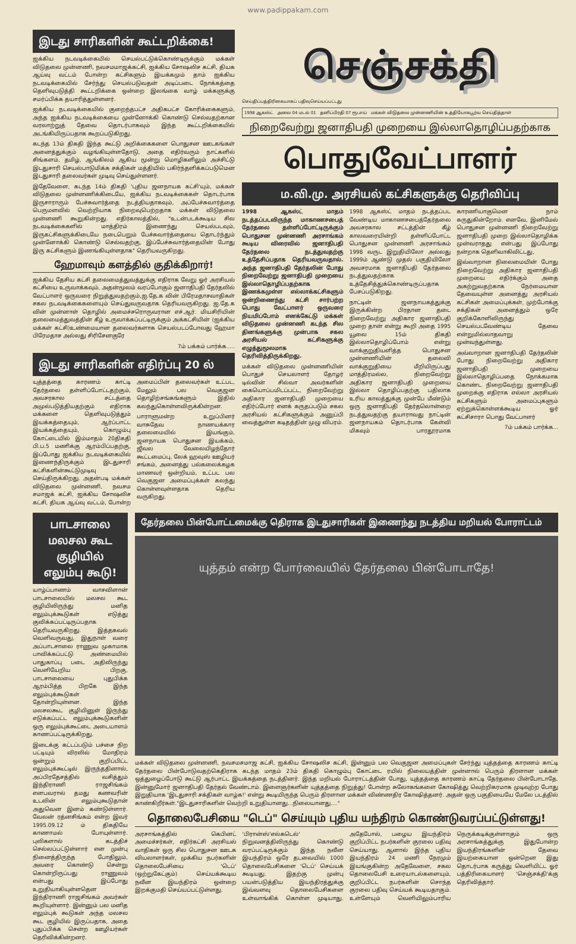www.padippakam.com
இடது சாரிகளின் கூட்டறிக்கை!
ஐக்கிய நடவடிக்கையில் செயல்பட்டுக்கொண்டிருக்கும் மக்கள் விடுதலை முன்னணி, நவசமமாஜக்கட்சி, ஐக்கிய சோஷலிச கட்சி, தியக ஆய்வு வட்டம் போன்ற கட்சிகளும் இயக்கமும் தாம் ஐக்கிய நடவடிக்கையில் சேர்ந்து செயல்படுவதன் அடிப்படை நோக்கத்தை தெளிவுபடுத்தி கூட்டறிக்கை ஒன்றை இலங்கை வாழ் மக்களுக்கு சமர்ப்பிக்க தயாரித்துள்ளனர்.
ஐக்கிய நடவடிக்கையில் குறைந்தபட்ச அதிகபட்ச கோரிக்கைகளும், அந்த ஐக்கிய நடவடிக்கையை முன்னோக்கி கொண்டு செல்வதற்கான வரலாற்றுத் தேவை தொடர்பாகவும் இந்த கூட்டறிக்கையில் அடங்கியிருப்பதாக கூறப்படுகிறது.
கடந்த 13ம் திகதி இந்த கூட்டு அறிக்கைகளை பொதுசன ஊடகங்கள் அனைத்துக்கும் வழங்கியுள்ளதோடு, அதை எதிர்வரும் நாட்களில் சிங்களம், தமிழ், ஆங்கிலம் ஆகிய மூன்று மொழிகளிலும் அச்சிட்டு இடதுசாரி செயல்பாடுமிக்க சக்திகள் மத்தியில் பகிர்ந்தளிக்கப்படுமென இடதுசாரி தலைவர்கள் முடிவு செய்துள்ளனர்.
இதேவேளை, கடந்த 14ம் திகதி 'புதிய ஜனநாயக கட்சி'யும், மக்கள் விடுதலை முன்னணிக்கிடையே, ஐக்கிய நடவடிக்கைகள் தொடர்பாக இருசாராரும் பேச்சுவார்த்தை நடத்தியதாகவும், அப்பேச்சுவார்த்தை பெருமளவில் வெற்றியாக நிறைவுபெற்றதாக மக்கள் விடுதலை முன்னணி கூறுகின்றது. எதிர்காலத்தில், "உடன்படக்கூடிய சில நடவடிக்கைகளில் மாத்திரம் இணைந்து செயல்படவும், இருகட்சிகளுக்கிடையே நடைபெறும் பேச்சுவார்த்தையை தொடர்ந்தும் முன்னோக்கி கொண்டு செல்வதற்கு, இப்பேச்சுவார்த்தையின் போது இரு கட்சிகளும் இணங்கியுள்ளதாக" தெரியவருகிறது.
ஹேமாவும் களத்தில் குதிக்கிறார்!
ஐக்கிய தேசிய கட்சி தலைமைத்துவத்துக்கு எதிராக வேறு ஓர் அரசியல் கட்சியை உருவாக்கவும், அதன்மூலம் வரப்போகும் ஜனாதிபதி தேர்தலில் வேட்பாளர் ஒருவரை நிறுத்துவதற்கும்,ஐ.தே.க வின் பிரேமதாசவாதிகள் சகல நடவடிக்கைகளையும் செய்துவருவதாக தெரியவருகிறது. ஐ.தே.க வின் முன்னாள் தொழில் அமைச்சரொருவரான எச்.ஆர். மியசிரியின் தலைமைத்துவத்தின் கீழ் உருவாக்கப்பட்டிருக்கும் அக்கட்சியின் (ஐக்கிய மக்கள் கட்சி)உண்மையான தலைவர்களாக செயல்படப்போவது ஹேமா பிரேமதாச அல்லது சிரிசேனகுரே
7ம் பக்கம் பார்க்க.....
இடது சாரிகளின் எதிர்ப்பு 20 ல்
யுத்தத்தை காரணம் காட்டி தேர்தலை தள்ளிப்போட்டதற்கும், அவசரகால சட்டத்தை அமுல்படுத்தியதற்கும் எதிராக மக்களை தெளிவுபடுத்தும் இயக்கத்தையும், ஆர்ப்பாட்ட இயக்கத்தையும், கொழும்பு கோட்டையில் இம்மாதம் 20திகதி பி.ப.5 மணிக்கு ஆரம்பிப்பதற்கு, இப்போது ஐக்கிய நடவடிக்கையில் இணைந்திருக்கும் இடதுசாரி கட்சிகளின்கூட்டுமுடிவு செய்திருக்கிறது. அதன்படி மக்கள் விடுதலை முன்னணி, நவசம சமாஜக் கட்சி, ஐக்கிய சோஷலிச கட்சி, தியக ஆய்வு வட்டம், போன்ற அமைப்பின் தலைவர்கள் உட்பட, மேலும் பல வெகுஜன தொழிற்சங்கங்களும் இதில் கலந்துகொள்ளவிருக்கின்றன.
பாராளுமன்ற உறுப்பினர் வாசுதேவ நாணயக்கார தலைமையில் இயங்கும், ஜனநாயக பொதுசன இயக்கம், ஜீவல வேலையிழந்தோர் கூட்டமைப்பு, லேக் ஹவுஸ் ஊழியர் சங்கம், அனைத்து பல்கலைக்கழக மாணவர் ஒன்றியம், உட்பட பல வெகுஜன அமைப்புக்கள் கலந்து கொள்ளவுள்ளதாக தெரிய வருகிறது.
செஞ்சக்தி
செய்திப்பத்திரிகையாகப் பதிவுசெய்யப்பட்டது
1998 ஆகஸ்ட் அலை 04 மடல் 01 தனிப்பிரதி 07 ரூபாய் மக்கள் விடுதலை முன்னணியின் உத்தியோகபூர்வ செய்தித்தாள்
நிறைவேற்று ஜனாதிபதி முறையை இல்லாதொழிப்பதற்காக
பொதுவேட்பாளர்
ம.வி.மு. அரசியல் கட்சிகளுக்கு தெரிவிப்பு
1998 ஆகஸ்ட் மாதம் நடத்தப்படவிருந்த மாகாணசபைத் தேர்தலை தள்ளிப்போட்டிருக்கும் பொதுசன முன்னணி அரசாங்கம் கூடிய விரைவில் ஜனாதிபதி தேர்தலை நடத்துவதற்கு உத்தேசிப்பதாக தெரியவருவதால். அந்த ஜனாதிபதி தேர்தலின் போது நிறைவேற்று ஜனாதிபதி முறையை இல்லாதொழிப்பதற்காக இணக்கமுள்ள எல்லாக்கட்சிகளும் ஒன்றிணைந்து கட்சி சார்பற்ற பொது வேட்பாளர் ஒருவரை நியமிப்போம் எனக்கேட்டு மக்கள் விடுதலை முன்னணி கடந்த சில தினங்களுக்கு முன்பாக சகல அரசியல் கட்சிகளுக்கு எழுத்துமூலமாக தெரிவித்திருக்கிறது.
மக்கள் விடுதலை முன்னணியின் பொதுச் செயலாளர் தோழர் டில்வின் சில்வா அவர்களின் கையொப்பமிடப்பட்ட, நிறைவேற்று அதிகார ஜனாதிபதி முறையை எதிர்ப்போர் எனக் கருதப்படும் சகல அரசியல் கட்சிகளுக்கும் அனுப்பி வைத்துள்ள கடிதத்தின் முழு விபரம்.
1998 ஆகஸ்ட் மாதம் நடத்தப்பட வேண்டிய மாகாணசபைத்தேர்தலை அவசரகால சட்டத்தின் கீழ் காலவரையின்றி தள்ளிப்போட்ட பொதுசன முன்னணி அரசாங்கம் 1998 வருட இறுதியிலோ அல்லது 1999ம் ஆண்டு முதல் பகுதியிலோ அவசரமாக ஜனாதிபதி தேர்தலை நடத்துவதற்காக உத்தேசித்துக்கொண்டிருப்பதாக பேசப்படுகிறது.
நாட்டின் ஜனநாயகத்துக்கு இருக்கின்ற பிரதான தடை நிறைவேற்று அதிகார ஜனாதிபதி முறை தான் என்று கூறி அதை 1995 யூலை 15ம் திகதி இல்லாதொழிப்போம் என்று வாக்குறுதியளித்த பொதுசன முன்னணியின் தலைவி வாக்குறுதியை மீறியிருப்பது மாத்திரமல்ல, நிறைவேற்று அதிகார ஜனாதிபதி முறையை இல்லா தொழிப்பதற்கு பதிலாக உரிய காலத்துக்கு முன்பே மீண்டும் ஒரு ஜனாதிபதி தேர்தலொன்றை நடத்துவதற்கு தயாராவது நாட்டின் ஜனநாயகம் தொடர்பாக கேள்வி மிகவும் பாரதூரமாக காரணியாகுமென நாம் கருதுகின்றோம். எனவே, இனிமேல் பொதுசன முன்னணி நிறைவேற்று ஜனாதிபதி முறை இல்லாதொழிக்க முன்வராதது என்பது இப்போது நன்றாக தெளிவாகிவிட்டது,
இவ்வாறான நிலைமையின் போது நிறைவேற்று அதிகார ஜனாதிபதி முறையை எதிர்க்கும் அதை அகற்றுவதற்காக நேர்மையான தேவையுள்ள அனைத்து அரசியல் கட்சிகள் அமைப்புக்கள், முற்போக்கு சக்திகள் அனைத்தும் ஒரே குறிக்கோளிலிருந்து செயல்படவேண்டிய தேவை என்றுமில்லாதவாறு முன்வந்துள்ளது.
அவ்வாறான ஜனாதிபதி தேர்தலின் போது நிறைவேற்று அதிகார ஜனாதிபதி முறையை இல்லாதொழிப்பதை நோக்கமாக கொண்ட நிறைவேற்று ஜனாதிபதி முறைக்கு எதிராக எல்லா அரசியல் கட்சிகளும் அமைப்புகளும் ஏற்றுக்கொள்ளக்கூடிய ஓர் கட்சிசாரா பொது வேட்பாளர்
7ம் பக்கம் பார்க்க...
பாடசாலை மலசல கூட குழியில் எலும்பு கூடு!
யாழ்ப்பாணம் வாசவிளான் பாடசாலையில் மலசல கூட குழியிலிருந்து மனித எலும்புக்கூடுகள் எடுத்து குவிக்கப்பட்டிருப்பதாக தெரியவருகிறது. இத்தகவல் வெளிவருவது, இதுநாள் வரை அப்பாடசாலை ராணுவ முகாமாக பாவிக்கப்பட்டு அண்மையில் பாதுகாப்பு படை அதிலிருந்து வெளியேறிய பிறகு, பாடசாலையை புதுபிக்க ஆரம்பித்த பிறகே இந்த எலும்புக்கூடுகள் தோன்றியுள்ளன. இந்த மலசலகூட குழியினுள் இருந்து எடுக்கப்பட்ட எலும்புக்கூடுகளின் ஒரு எலும்புக்கூட்டை அடையாளம் காணப்பட்டிருக்கிறது.
இடைக்கு கட்டப்படும் பச்சை நிற பட்டியும் விரலில் மோதிரம் ஒன்றும் குறிப்பிட்ட எலும்புக்கூட்டில் இருந்ததினால், அப்பிரதேசத்தில் வசித்தும் இந்திராணி ராஜசிங்கம் எனபவரால் தமது கணவரின் உடலின் எலும்புகூடுதான் அதுவென இனம் கண்டுள்ளார். வேலன் ரத்னசிங்கம் என்ற இவர் 1995.09.12 ம் திகதியே காணாமல் போயுள்ளார். புலிகளால் கடத்திச் செல்லப்பட்டுள்ளார் என முன்பு நினைத்திருந்த போதிலும், அவரை கொண்டு சென்று கொன்றிருப்பது ராணுவம் என்பது இப்போது உறுதியாகியுள்ளதென இந்திராணி ராஜசிங்கம் அவர்கள் கூறியுள்ளார். இன்னும் பல மனித எலும்புக் கூடுகள் அந்த மலசல கூட குழியில் இருப்பதாக, அதை புதுப்பிக்க சென்ற ஊழியர்கள் தெரிவிக்கின்றனர்.
தேர்தலை பின்போட்டமைக்கு தெிராக இடதுசாரிகள் இணைந்து நடத்திய மறியல் போராட்டம்
யுத்தம் என்ற போர்வையில் தேர்தலை பின்போடாதே!
மக்கள் விடுதலை முன்னணி, நவசமசமாஜ கட்சி, ஐக்கிய சோஷலிச கட்சி, இன்னும் பல வெகுஜன அமைப்புகள் சேர்ந்து யுத்தத்தை காரணம் காட்டி தேர்தலை பின்போடுவதற்கெதிராக கடந்த மாதம் 23ம் திகதி கொழும்பு கோட்டை ரயில் நிலையத்தின் முன்னால் பெரும் திரளான மக்கள் ஒத்துழைப்போடு கூட்டு ஆர்பாட்ட இயக்கத்தை நடத்தினர். இந்த மறியல் போராட்டத்தின் போது, யுத்தத்தை காரணம் காட்டி தேர்தலை பின்போடாதே. இன்னுமோர் ஜனாதிபதி தேர்தல் வேண்டாம். இளைஞர்களின் யுத்தத்தை நிறுத்து! போன்ற சுலோகங்களை கோஷித்து வெற்றிகரமாக முடிவுற்ற போது இறுதியாக 'இடதுசாரி சக்திகள் வாழ்க!' என்று கூடியிருந்த பெரும் திரளான மக்கள் விண்ணதிர கோஷித்தனர். அதன் ஒரு பகுதியையே மேலே படத்தில் காண்கிறீர்கள்."இடதுசாரிகளின் வெற்றி உறுதியானது...நிலையானது...."
தொலைபேசியை "டெப்" செய்யும் புதிய யந்திரம் கொண்டுவரப்பட்டுள்ளது!
அரசாங்கத்தில் கெபினட் அமைச்சர்கள், எதிர்கட்சி அரசியல் வாதிகள் ஒரு சில பொதுசன ஊடக வியலாளர்கள், முக்கிய நபர்களின் தொலைபேசியை 'டெப்' (ஒற்றுகேட்கும்) செய்யக்கூடிய நவீன இயந்திரம் ஒன்றை இறக்குமதி செய்யப்பட்டுள்ளது.
'பிரான்ஸ்'எல்கடெல்' நிறுவனத்திலிருந்து கொண்டு வரப்பட்டிருக்கும் இந்த நவீன இயந்திரம் ஒரே தடவையில் 1000 தொலைபேசிகளை 'டெப்' செய்யக் கூடியது. இதற்கு முன்பு பயன்படுத்திய இயந்திரத்துக்கு இவ்வளவு தொலைபேசிகளை உள்வாங்கிக் கொள்ள முடியாது. அதேபோல், பழைய இயந்திரம் குறிப்பிட்ட நபர்களின் குரலை பதிவு செய்யாது. ஆனால் இந்த புதிய இயந்திரம் 24 மணி நேரமும் இயங்குகின்ற அதேவேளை, சகல தொலைபேசி உரையாடல்களையும், குறிப்பிட்ட நபர்களின் சொந்த குரலை பதிவு செய்யக் கூடியதாகும். உள்ளேயும் வெளியிலும்பாரிய நெருக்கடிக்குள்ளாகும் ஒரு அரசாங்கத்துக்கு இதுபோன்ற இயந்திரங்களின் தேவை இயற்கையான ஒன்றென இது தொடர்பாக கருத்து வெளியிட்ட ஓர் பத்திரிகையாளர் 'செஞ்சக்தி'க்கு தெரிவித்தார்.